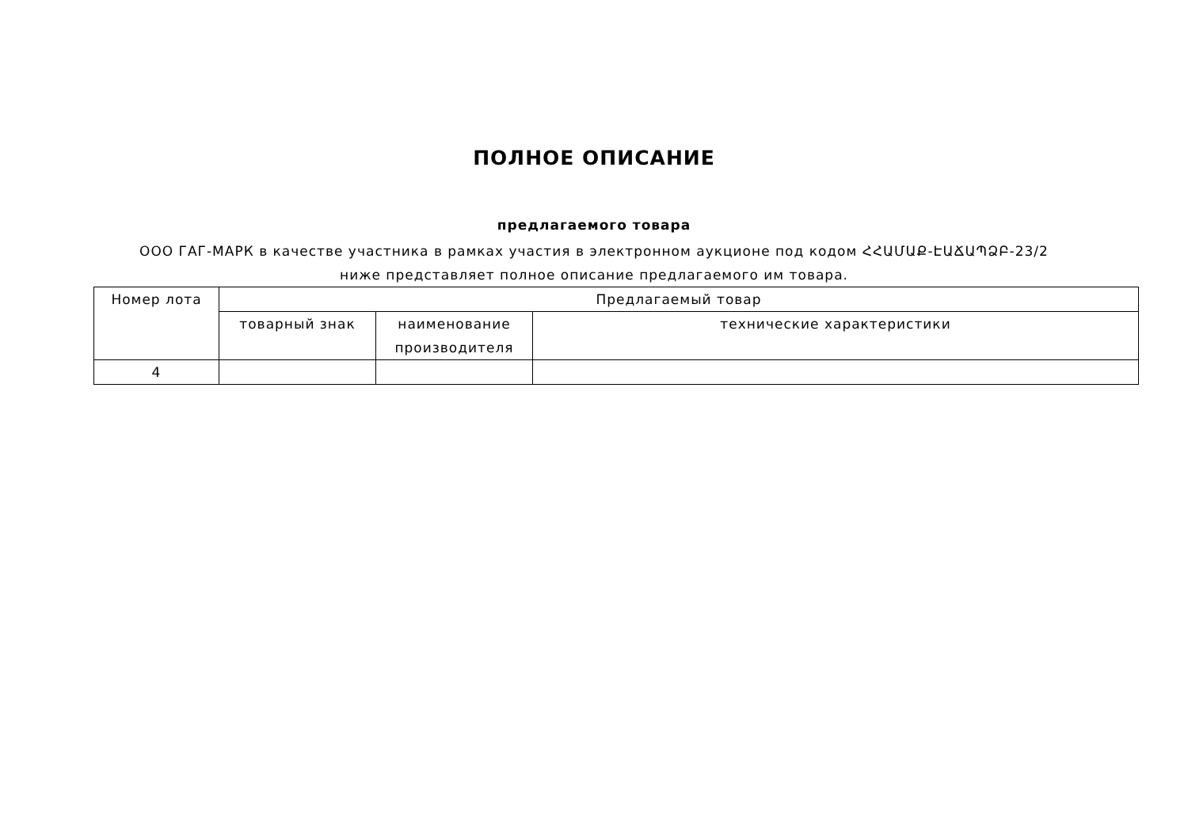ПОЛНОЕ ОПИСАНИЕ
предлагаемого товара
ООО ГАГ-МАРК в качестве участника в рамках участия в электронном аукционе под кодом ՀՀԱՄԱՔ-ԷԱՃԱՊՁԲ-23/2 ниже представляет полное описание предлагаемого им товара.
| Номер лота | Предлагаемый товар | | |
| --- | --- | --- | --- |
| | товарный знак | наименование производителя | технические характеристики |
| 4 | | | |